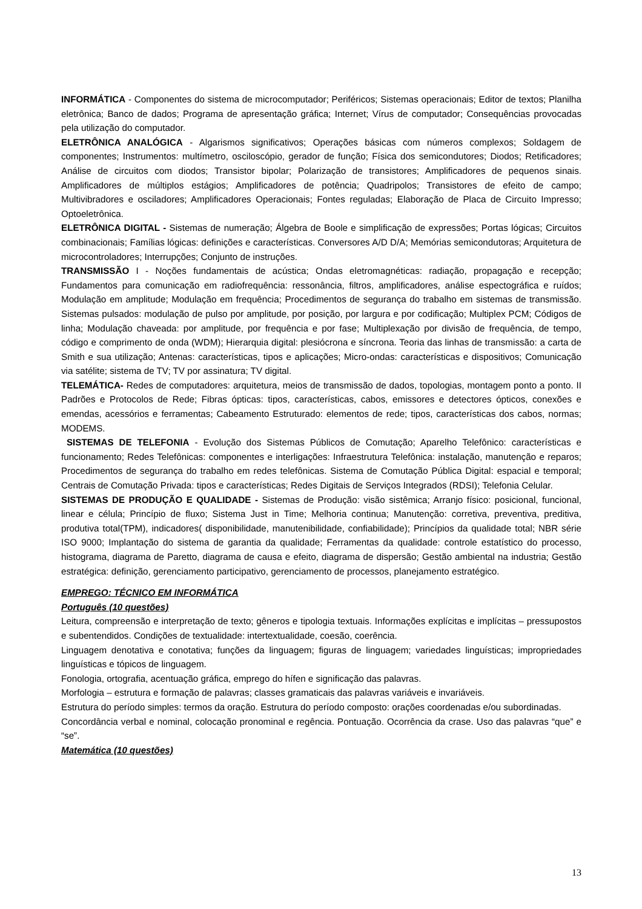INFORMÁTICA - Componentes do sistema de microcomputador; Periféricos; Sistemas operacionais; Editor de textos; Planilha eletrônica; Banco de dados; Programa de apresentação gráfica; Internet; Vírus de computador; Consequências provocadas pela utilização do computador.
ELETRÔNICA ANALÓGICA - Algarismos significativos; Operações básicas com números complexos; Soldagem de componentes; Instrumentos: multímetro, osciloscópio, gerador de função; Física dos semicondutores; Diodos; Retificadores; Análise de circuitos com diodos; Transistor bipolar; Polarização de transistores; Amplificadores de pequenos sinais. Amplificadores de múltiplos estágios; Amplificadores de potência; Quadripolos; Transistores de efeito de campo; Multivibradores e osciladores; Amplificadores Operacionais; Fontes reguladas; Elaboração de Placa de Circuito Impresso; Optoeletrônica.
ELETRÔNICA DIGITAL - Sistemas de numeração; Álgebra de Boole e simplificação de expressões; Portas lógicas; Circuitos combinacionais; Famílias lógicas: definições e características. Conversores A/D D/A; Memórias semicondutoras; Arquitetura de microcontroladores; Interrupções; Conjunto de instruções.
TRANSMISSÃO I - Noções fundamentais de acústica; Ondas eletromagnéticas: radiação, propagação e recepção; Fundamentos para comunicação em radiofrequência: ressonância, filtros, amplificadores, análise espectográfica e ruídos; Modulação em amplitude; Modulação em frequência; Procedimentos de segurança do trabalho em sistemas de transmissão. Sistemas pulsados: modulação de pulso por amplitude, por posição, por largura e por codificação; Multiplex PCM; Códigos de linha; Modulação chaveada: por amplitude, por frequência e por fase; Multiplexação por divisão de frequência, de tempo, código e comprimento de onda (WDM); Hierarquia digital: plesiócrona e síncrona. Teoria das linhas de transmissão: a carta de Smith e sua utilização; Antenas: características, tipos e aplicações; Micro-ondas: características e dispositivos; Comunicação via satélite; sistema de TV; TV por assinatura; TV digital.
TELEMÁTICA- Redes de computadores: arquitetura, meios de transmissão de dados, topologias, montagem ponto a ponto. II Padrões e Protocolos de Rede; Fibras ópticas: tipos, características, cabos, emissores e detectores ópticos, conexões e emendas, acessórios e ferramentas; Cabeamento Estruturado: elementos de rede; tipos, características dos cabos, normas; MODEMS.
SISTEMAS DE TELEFONIA - Evolução dos Sistemas Públicos de Comutação; Aparelho Telefônico: características e funcionamento; Redes Telefônicas: componentes e interligações: Infraestrutura Telefônica: instalação, manutenção e reparos; Procedimentos de segurança do trabalho em redes telefônicas. Sistema de Comutação Pública Digital: espacial e temporal; Centrais de Comutação Privada: tipos e características; Redes Digitais de Serviços Integrados (RDSI); Telefonia Celular.
SISTEMAS DE PRODUÇÃO E QUALIDADE - Sistemas de Produção: visão sistêmica; Arranjo físico: posicional, funcional, linear e célula; Princípio de fluxo; Sistema Just in Time; Melhoria continua; Manutenção: corretiva, preventiva, preditiva, produtiva total(TPM), indicadores( disponibilidade, manutenibilidade, confiabilidade); Princípios da qualidade total; NBR série ISO 9000; Implantação do sistema de garantia da qualidade; Ferramentas da qualidade: controle estatístico do processo, histograma, diagrama de Paretto, diagrama de causa e efeito, diagrama de dispersão; Gestão ambiental na industria; Gestão estratégica: definição, gerenciamento participativo, gerenciamento de processos, planejamento estratégico.
EMPREGO: TÉCNICO EM INFORMÁTICA
Português (10 questões)
Leitura, compreensão e interpretação de texto; gêneros e tipologia textuais. Informações explícitas e implícitas – pressupostos e subentendidos. Condições de textualidade: intertextualidade, coesão, coerência.
Linguagem denotativa e conotativa; funções da linguagem; figuras de linguagem; variedades linguísticas; impropriedades linguísticas e tópicos de linguagem.
Fonologia, ortografia, acentuação gráfica, emprego do hífen e significação das palavras.
Morfologia – estrutura e formação de palavras; classes gramaticais das palavras variáveis e invariáveis.
Estrutura do período simples: termos da oração. Estrutura do período composto: orações coordenadas e/ou subordinadas.
Concordância verbal e nominal, colocação pronominal e regência. Pontuação. Ocorrência da crase. Uso das palavras “que” e “se”.
Matemática (10 questões)
13